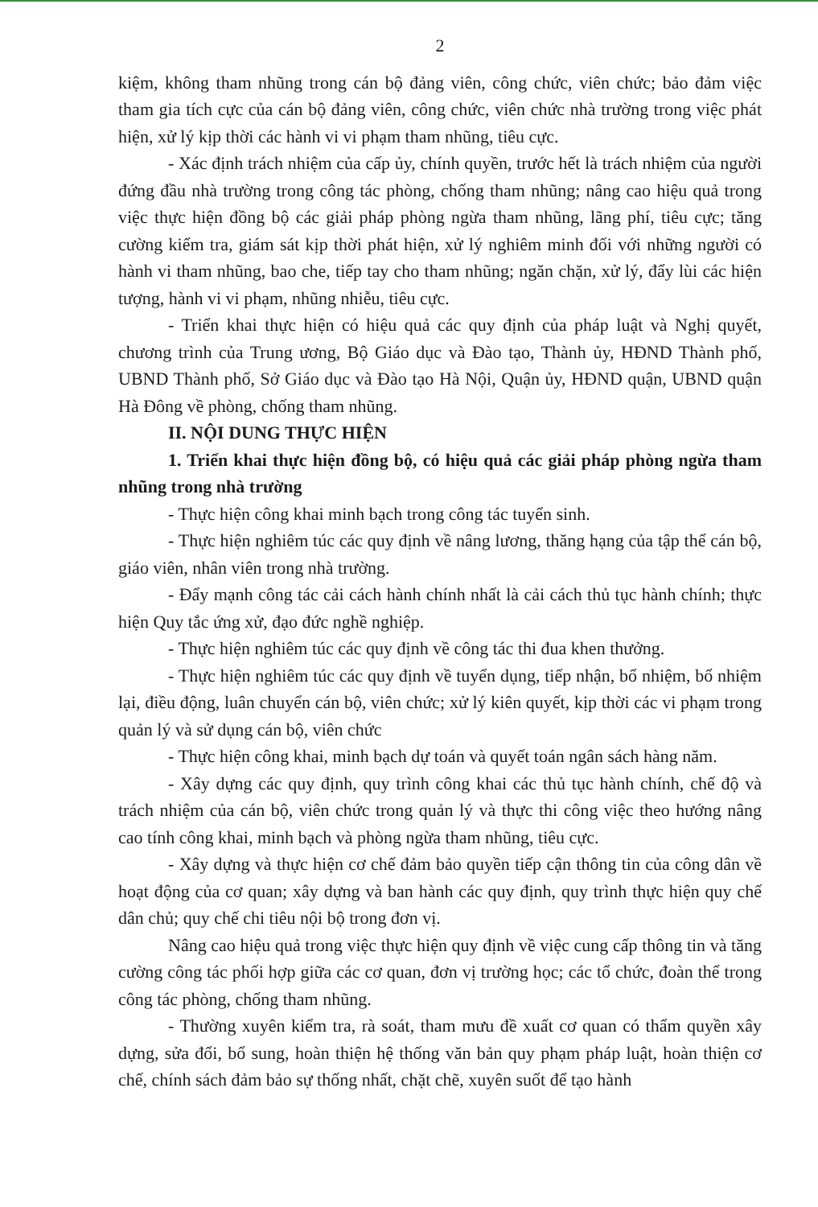2
kiệm, không tham nhũng trong cán bộ đảng viên, công chức, viên chức; bảo đảm việc tham gia tích cực của cán bộ đảng viên, công chức, viên chức nhà trường trong việc phát hiện, xử lý kịp thời các hành vi vi phạm tham nhũng, tiêu cực.
- Xác định trách nhiệm của cấp ủy, chính quyền, trước hết là trách nhiệm của người đứng đầu nhà trường trong công tác phòng, chống tham nhũng; nâng cao hiệu quả trong việc thực hiện đồng bộ các giải pháp phòng ngừa tham nhũng, lãng phí, tiêu cực; tăng cường kiểm tra, giám sát kịp thời phát hiện, xử lý nghiêm minh đối với những người có hành vi tham nhũng, bao che, tiếp tay cho tham nhũng; ngăn chặn, xử lý, đẩy lùi các hiện tượng, hành vi vi phạm, nhũng nhiễu, tiêu cực.
- Triển khai thực hiện có hiệu quả các quy định của pháp luật và Nghị quyết, chương trình của Trung ương, Bộ Giáo dục và Đào tạo, Thành ủy, HĐND Thành phố, UBND Thành phố, Sở Giáo dục và Đào tạo Hà Nội, Quận ủy, HĐND quận, UBND quận Hà Đông về phòng, chống tham nhũng.
II. NỘI DUNG THỰC HIỆN
1. Triển khai thực hiện đồng bộ, có hiệu quả các giải pháp phòng ngừa tham nhũng trong nhà trường
- Thực hiện công khai minh bạch trong công tác tuyển sinh.
- Thực hiện nghiêm túc các quy định về nâng lương, thăng hạng của tập thể cán bộ, giáo viên, nhân viên trong nhà trường.
- Đẩy mạnh công tác cải cách hành chính nhất là cải cách thủ tục hành chính; thực hiện Quy tắc ứng xử, đạo đức nghề nghiệp.
- Thực hiện nghiêm túc các quy định về công tác thi đua khen thưởng.
- Thực hiện nghiêm túc các quy định về tuyển dụng, tiếp nhận, bổ nhiệm, bổ nhiệm lại, điều động, luân chuyển cán bộ, viên chức; xử lý kiên quyết, kịp thời các vi phạm trong quản lý và sử dụng cán bộ, viên chức
- Thực hiện công khai, minh bạch dự toán và quyết toán ngân sách hàng năm.
- Xây dựng các quy định, quy trình công khai các thủ tục hành chính, chế độ và trách nhiệm của cán bộ, viên chức trong quản lý và thực thi công việc theo hướng nâng cao tính công khai, minh bạch và phòng ngừa tham nhũng, tiêu cực.
- Xây dựng và thực hiện cơ chế đảm bảo quyền tiếp cận thông tin của công dân về hoạt động của cơ quan; xây dựng và ban hành các quy định, quy trình thực hiện quy chế dân chủ; quy chế chi tiêu nội bộ trong đơn vị.
Nâng cao hiệu quả trong việc thực hiện quy định về việc cung cấp thông tin và tăng cường công tác phối hợp giữa các cơ quan, đơn vị trường học; các tổ chức, đoàn thể trong công tác phòng, chống tham nhũng.
- Thường xuyên kiểm tra, rà soát, tham mưu đề xuất cơ quan có thẩm quyền xây dựng, sửa đổi, bổ sung, hoàn thiện hệ thống văn bản quy phạm pháp luật, hoàn thiện cơ chế, chính sách đảm bảo sự thống nhất, chặt chẽ, xuyên suốt để tạo hành